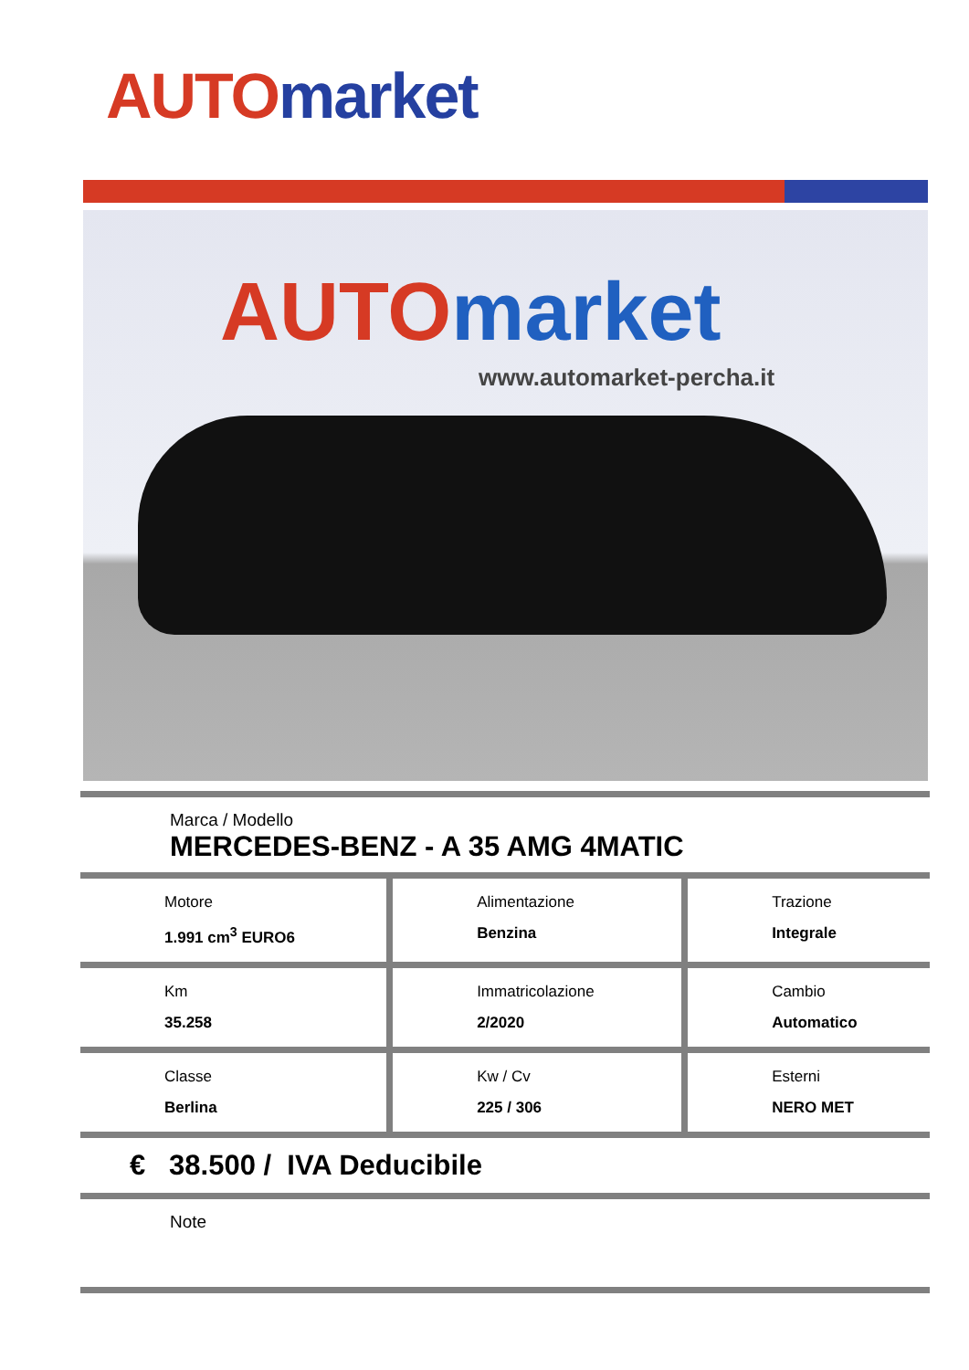AUTO market
AUTO market
www.automarket-percha.it
Marca / Modello
MERCEDES-BENZ - A 35 AMG 4MATIC
| Motore 1.991 cm<sup>3</sup> EURO6 | Alimentazione Benzina | Trazione Integrale |
| Km 35.258 | Immatricolazione 2/2020 | Cambio Automatico |
| Classe Berlina | Kw / Cv 225 / 306 | Esterni NERO MET |
€ 38.500 / IVA Deducibile
Note